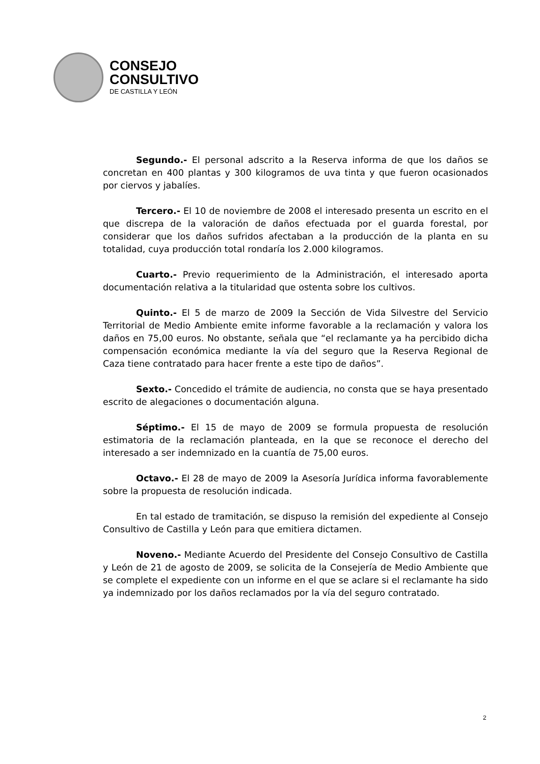CONSEJO
CONSULTIVO
DE CASTILLA Y LEÓN
Segundo.- El personal adscrito a la Reserva informa de que los daños se concretan en 400 plantas y 300 kilogramos de uva tinta y que fueron ocasionados por ciervos y jabalíes.
Tercero.- El 10 de noviembre de 2008 el interesado presenta un escrito en el que discrepa de la valoración de daños efectuada por el guarda forestal, por considerar que los daños sufridos afectaban a la producción de la planta en su totalidad, cuya producción total rondaría los 2.000 kilogramos.
Cuarto.- Previo requerimiento de la Administración, el interesado aporta documentación relativa a la titularidad que ostenta sobre los cultivos.
Quinto.- El 5 de marzo de 2009 la Sección de Vida Silvestre del Servicio Territorial de Medio Ambiente emite informe favorable a la reclamación y valora los daños en 75,00 euros. No obstante, señala que “el reclamante ya ha percibido dicha compensación económica mediante la vía del seguro que la Reserva Regional de Caza tiene contratado para hacer frente a este tipo de daños”.
Sexto.- Concedido el trámite de audiencia, no consta que se haya presentado escrito de alegaciones o documentación alguna.
Séptimo.- El 15 de mayo de 2009 se formula propuesta de resolución estimatoria de la reclamación planteada, en la que se reconoce el derecho del interesado a ser indemnizado en la cuantía de 75,00 euros.
Octavo.- El 28 de mayo de 2009 la Asesoría Jurídica informa favorablemente sobre la propuesta de resolución indicada.
En tal estado de tramitación, se dispuso la remisión del expediente al Consejo Consultivo de Castilla y León para que emitiera dictamen.
Noveno.- Mediante Acuerdo del Presidente del Consejo Consultivo de Castilla y León de 21 de agosto de 2009, se solicita de la Consejería de Medio Ambiente que se complete el expediente con un informe en el que se aclare si el reclamante ha sido ya indemnizado por los daños reclamados por la vía del seguro contratado.
2